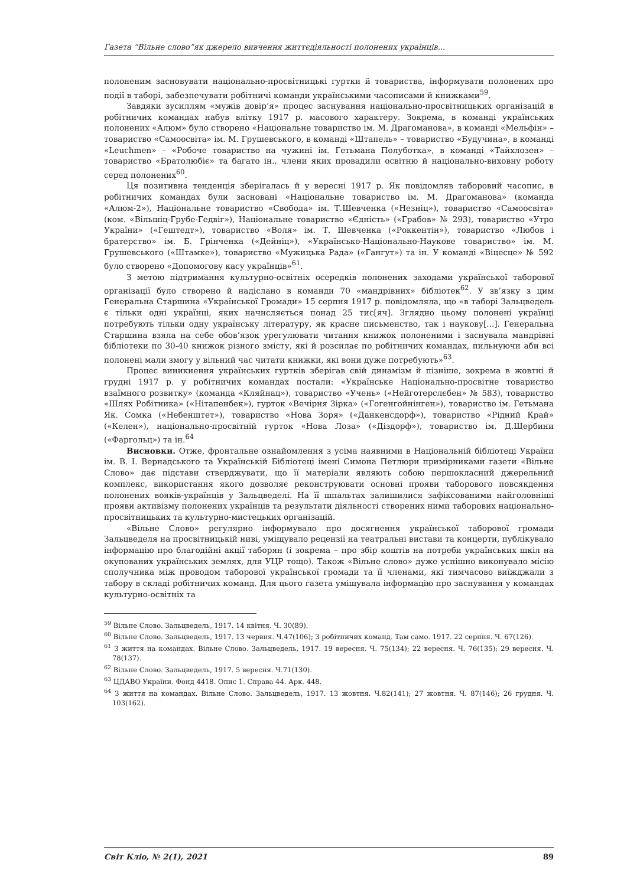Газета “Вільне слово”як джерело вивчення життєдіяльності полонених українців...
полоненим засновувати національно-просвітницькі гуртки й товариства, інформувати полонених про події в таборі, забезпечувати робітничі команди українськими часописами й книжками<sup>59</sup>.
Завдяки зусиллям «мужів довір’я» процес заснування національно-просвітницьких організацій в робітничих командах набув влітку 1917 р. масового характеру. Зокрема, в команді українських полонених «Алюм» було створено «Національне товариство ім. М. Драгоманова», в команді «Мельфін» – товариство «Самоосвіта» ім. М. Грушевського, в команді «Штапель» – товариство «Будучина», в команді «Leuchmen» – «Робоче товариство на чужині ім. Гетьмана Полуботка», в команді «Тайхлозен» – товариство «Братолюбіє» та багато ін., члени яких провадили освітню й національно-виховну роботу серед полонених<sup>60</sup>.
Ця позитивна тенденція зберігалась й у вересні 1917 р. Як повідомляв таборовий часопис, в робітничих командах були засновані «Національне товариство ім. М. Драгоманова» (команда «Алюм-2»), Національне товариство «Свобода» ім. Т.Шевченка («Незніц»), товариство «Самоосвіта» (ком. «Вільшіц-Грубе-Гедвіг»), Національне товариство «Єдність» («Грабов» № 293), товариство «Утро України» («Гештедт»), товариство «Воля» ім. Т. Шевченка («Роккентін»), товариство «Любов і братерство» ім. Б. Грінченка («Дейніц»), «Українсько-Національно-Наукове товариство» ім. М. Грушевського («Штамке»), товариство «Мужицька Рада» («Гангут») та ін. У команді «Віцесце» № 592 було створено «Допомогову касу українців»<sup>61</sup>.
З метою підтримання культурно-освітніх осередків полонених заходами української таборової організації було створено й надіслано в команди 70 «мандрівних» бібліотек<sup>62</sup>. У зв’язку з цим Генеральна Старшина «Української Громади» 15 серпня 1917 р. повідомляла, що «в таборі Зальцведель є тільки одні українці, яких начисляється понад 25 тис[яч]. Зглядно цьому полонені українці потребують тільки одну українську літературу, як красне письменство, так і наукову[...]. Генеральна Старшина взяла на себе обов’язок урегулювати читання книжок полоненими і заснувала мандрівні бібліотеки по 30-40 книжок різного змісту, які й розсилає по робітничих командах, пильнуючи аби всі полонені мали змогу у вільний час читати книжки, які вони дуже потребують»<sup>63</sup>.
Процес виникнення українських гуртків зберігав свій динамізм й пізніше, зокрема в жовтні й грудні 1917 р. у робітничих командах постали: «Українське Національно-просвітне товариство взаїмного розвитку» (команда «Кляйнац»), товариство «Учень» («Нейготерслєбен» № 583), товариство «Шлях Робітника» («Нітапенбек»), гурток «Вечірня Зірка» («Гогенгойнінген»), товариство ім. Гетьмана Як. Сомка («Небенштет»), товариство «Нова Зоря» («Данкенсдорф»), товариство «Рідний Край» («Келен»), національно-просвітній гурток «Нова Лоза» («Діздорф»), товариство ім. Д.Щербини («Фаргольц») та ін.<sup>64</sup>
Висновки. Отже, фронтальне ознайомлення з усіма наявними в Національній бібліотеці України ім. В. І. Вернадського та Українській Бібліотеці імені Симона Петлюри примірниками газети «Вільне Слово» дає підстави стверджувати, що її матеріали являють собою першокласний джерельний комплекс, використання якого дозволяє реконструювати основні прояви таборового повсякдення полонених вояків-українців у Зальцведелі. На її шпальтах залишилися зафіксованими найголовніші прояви активізму полонених українців та результати діяльності створених ними таборових національно-просвітницьких та культурно-мистецьких організацій.
«Вільне Слово» регулярно інформувало про досягнення української таборової громади Зальцведеля на просвітницькій ниві, уміщувало рецензії на театральні вистави та концерти, публікувало інформацію про благодійні акції таборян (і зокрема – про збір коштів на потреби українських шкіл на окупованих українських землях, для УЦР тощо). Також «Вільне слово» дуже успішно виконувало місію сполучника між проводом таборової української громади та її членами, які тимчасово виїжджали з табору в складі робітничих команд. Для цього газета уміщувала інформацію про заснування у командах культурно-освітніх та
<sup>59</sup> Вільне Слово. Зальцведель, 1917. 14 квітня. Ч. 30(89).
<sup>60</sup> Вільне Слово. Зальцведель, 1917. 13 червня. Ч.47(106); З робітничих команд. Там само. 1917. 22 серпня. Ч. 67(126).
<sup>61</sup> З життя на командах. Вільне Слово. Зальцведель, 1917. 19 вересня. Ч. 75(134); 22 вересня. Ч. 76(135); 29 вересня. Ч. 78(137).
<sup>62</sup> Вільне Слово. Зальцведель, 1917. 5 вересня. Ч.71(130).
<sup>63</sup> ЦДАВО України. Фонд 4418. Опис 1. Справа 44. Арк. 448.
<sup>64</sup> З життя на командах. Вільне Слово. Зальцведель, 1917. 13 жовтня. Ч.82(141); 27 жовтня. Ч. 87(146); 26 грудня. Ч. 103(162).
Світ Кліо, № 2(1), 2021 89